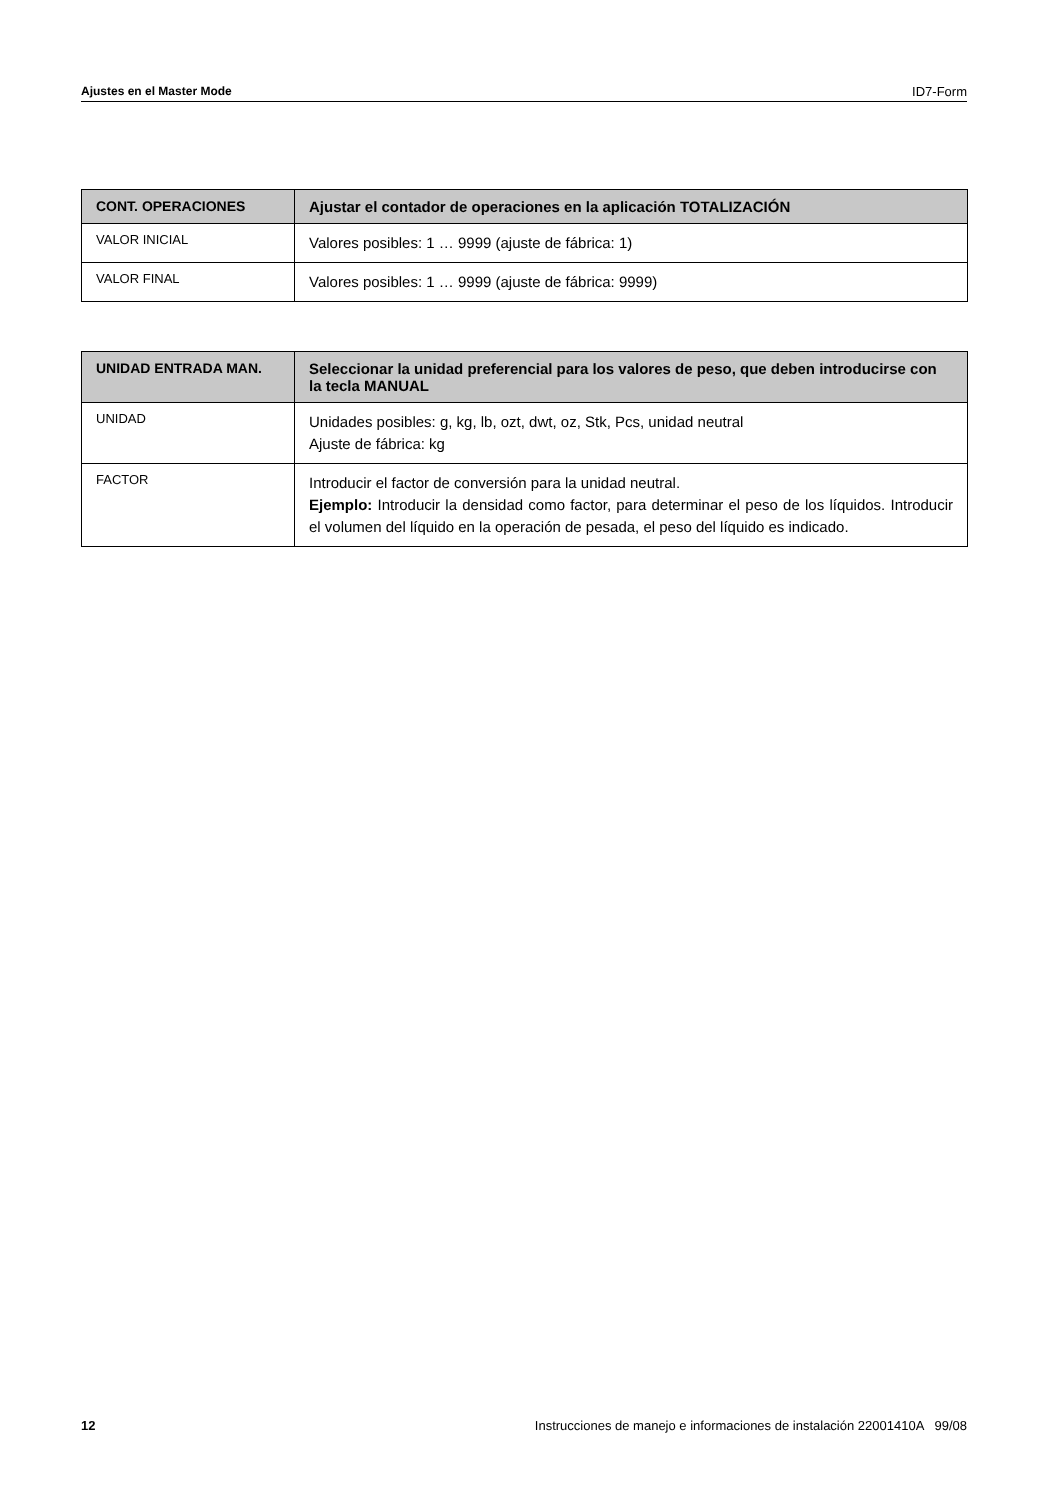Ajustes en el Master Mode ID7-Form
| CONT. OPERACIONES | Ajustar el contador de operaciones en la aplicación TOTALIZACIÓN |
| --- | --- |
| VALOR INICIAL | Valores posibles: 1 … 9999 (ajuste de fábrica: 1) |
| VALOR FINAL | Valores posibles: 1 … 9999 (ajuste de fábrica: 9999) |
| UNIDAD ENTRADA MAN. | Seleccionar la unidad preferencial para los valores de peso, que deben introducirse con la tecla MANUAL |
| --- | --- |
| UNIDAD | Unidades posibles: g, kg, lb, ozt, dwt, oz, Stk, Pcs, unidad neutral Ajuste de fábrica: kg |
| FACTOR | Introducir el factor de conversión para la unidad neutral. Ejemplo: Introducir la densidad como factor, para determinar el peso de los líquidos. Introducir el volumen del líquido en la operación de pesada, el peso del líquido es indicado. |
12 Instrucciones de manejo e informaciones de instalación 22001410A 99/08